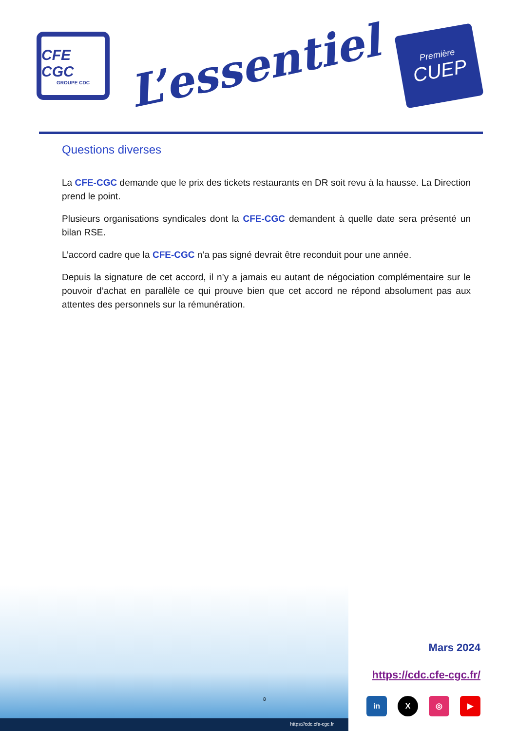CFE CGC
GROUPE CDC
L’essentiel
Première
CUEP
Questions diverses
La CFE-CGC demande que le prix des tickets restaurants en DR soit revu à la hausse. La Direction prend le point.
Plusieurs organisations syndicales dont la CFE-CGC demandent à quelle date sera présenté un bilan RSE.
L’accord cadre que la CFE-CGC n’a pas signé devrait être reconduit pour une année.
Depuis la signature de cet accord, il n’y a jamais eu autant de négociation complémentaire sur le pouvoir d’achat en parallèle ce qui prouve bien que cet accord ne répond absolument pas aux attentes des personnels sur la rémunération.
8
https://cdc.cfe-cgc.fr
Mars 2024
https://cdc.cfe-cgc.fr/
in X ◎ ▶